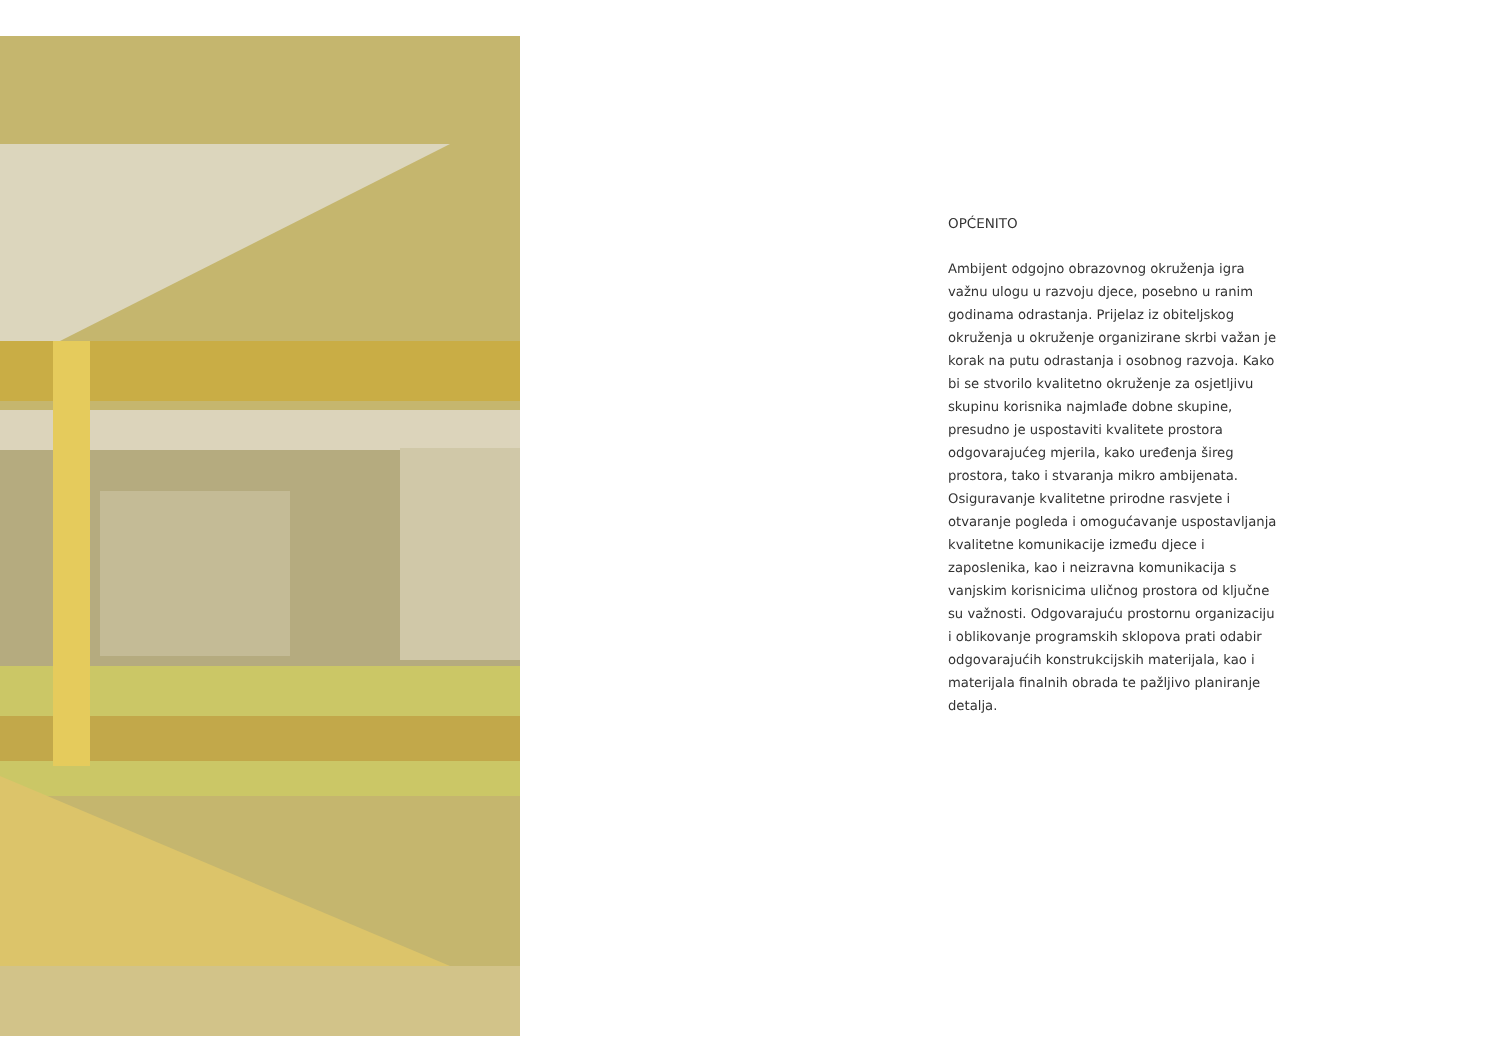OPĆENITO
Ambijent odgojno obrazovnog okruženja igra važnu ulogu u razvoju djece, posebno u ranim godinama odrastanja. Prijelaz iz obiteljskog okruženja u okruženje organizirane skrbi važan je korak na putu odrastanja i osobnog razvoja. Kako bi se stvorilo kvalitetno okruženje za osjetljivu skupinu korisnika najmlađe dobne skupine, presudno je uspostaviti kvalitete prostora odgovarajućeg mjerila, kako uređenja šireg prostora, tako i stvaranja mikro ambijenata. Osiguravanje kvalitetne prirodne rasvjete i otvaranje pogleda i omogućavanje uspostavljanja kvalitetne komunikacije između djece i zaposlenika, kao i neizravna komunikacija s vanjskim korisnicima uličnog prostora od ključne su važnosti. Odgovarajuću prostornu organizaciju i oblikovanje programskih sklopova prati odabir odgovarajućih konstrukcijskih materijala, kao i materijala finalnih obrada te pažljivo planiranje detalja.